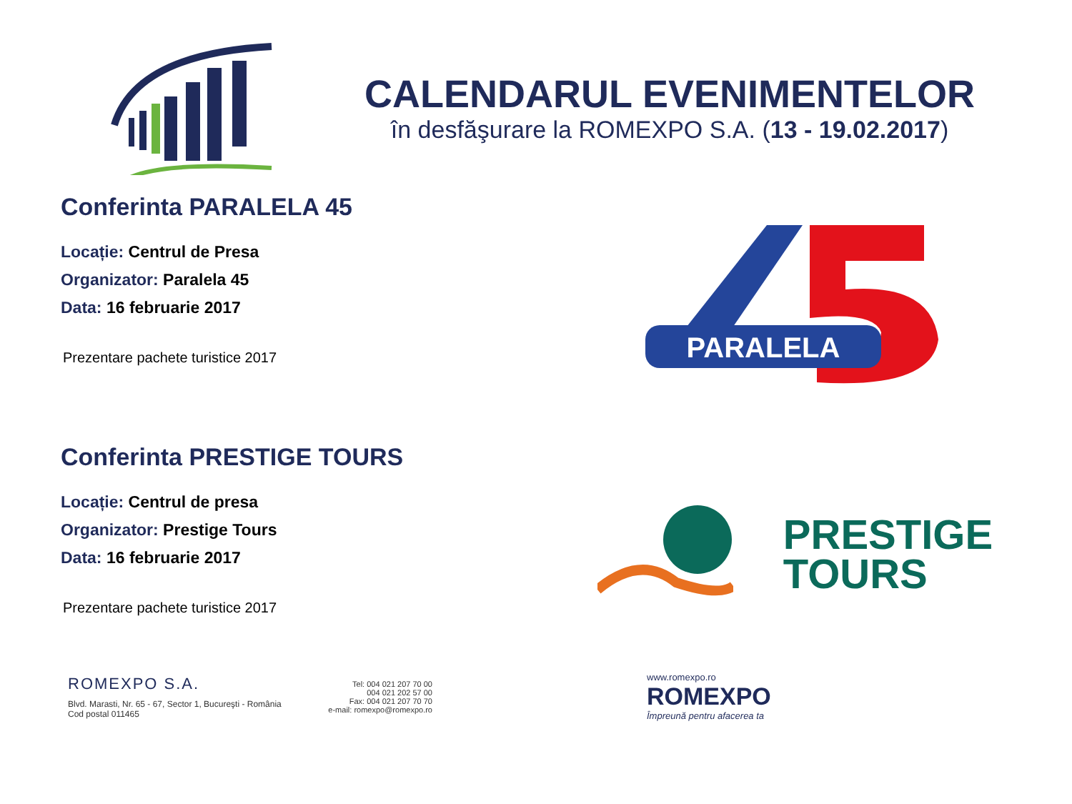CALENDARUL EVENIMENTELOR
în desfăşurare la ROMEXPO S.A. (13 - 19.02.2017)
Conferinta PARALELA 45
Locație: Centrul de Presa
Organizator: Paralela 45
Data: 16 februarie 2017
Prezentare pachete turistice 2017
PARALELA
Conferinta PRESTIGE TOURS
Locație: Centrul de presa
Organizator: Prestige Tours
Data: 16 februarie 2017
Prezentare pachete turistice 2017
PRESTIGE
TOURS
ROMEXPO S.A.
Blvd. Marasti, Nr. 65 - 67, Sector 1, Bucureşti - România
Cod postal 011465
Tel: 004 021 207 70 00
004 021 202 57 00
Fax: 004 021 207 70 70
e-mail: romexpo@romexpo.ro
www.romexpo.ro
ROMEXPO
Împreună pentru afacerea ta